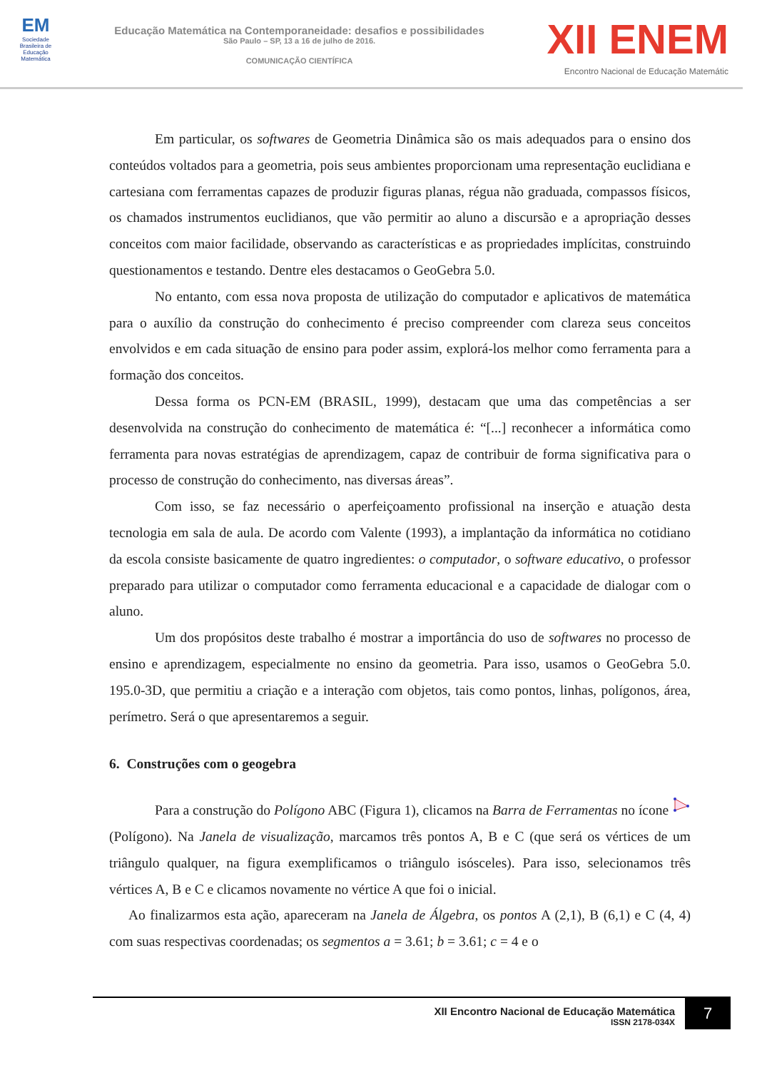EM
Sociedade Brasileira de Educação Matemática
Educação Matemática na Contemporaneidade: desafios e possibilidades
São Paulo – SP, 13 a 16 de julho de 2016.
COMUNICAÇÃO CIENTÍFICA
XII ENEM
Encontro Nacional de Educação Matemátic
Em particular, os softwares de Geometria Dinâmica são os mais adequados para o ensino dos conteúdos voltados para a geometria, pois seus ambientes proporcionam uma representação euclidiana e cartesiana com ferramentas capazes de produzir figuras planas, régua não graduada, compassos físicos, os chamados instrumentos euclidianos, que vão permitir ao aluno a discursão e a apropriação desses conceitos com maior facilidade, observando as características e as propriedades implícitas, construindo questionamentos e testando. Dentre eles destacamos o GeoGebra 5.0.
No entanto, com essa nova proposta de utilização do computador e aplicativos de matemática para o auxílio da construção do conhecimento é preciso compreender com clareza seus conceitos envolvidos e em cada situação de ensino para poder assim, explorá-los melhor como ferramenta para a formação dos conceitos.
Dessa forma os PCN-EM (BRASIL, 1999), destacam que uma das competências a ser desenvolvida na construção do conhecimento de matemática é: “[...] reconhecer a informática como ferramenta para novas estratégias de aprendizagem, capaz de contribuir de forma significativa para o processo de construção do conhecimento, nas diversas áreas”.
Com isso, se faz necessário o aperfeiçoamento profissional na inserção e atuação desta tecnologia em sala de aula. De acordo com Valente (1993), a implantação da informática no cotidiano da escola consiste basicamente de quatro ingredientes: o computador, o software educativo, o professor preparado para utilizar o computador como ferramenta educacional e a capacidade de dialogar com o aluno.
Um dos propósitos deste trabalho é mostrar a importância do uso de softwares no processo de ensino e aprendizagem, especialmente no ensino da geometria. Para isso, usamos o GeoGebra 5.0. 195.0-3D, que permitiu a criação e a interação com objetos, tais como pontos, linhas, polígonos, área, perímetro. Será o que apresentaremos a seguir.
6. Construções com o geogebra
Para a construção do Polígono ABC (Figura 1), clicamos na Barra de Ferramentas no ícone (Polígono). Na Janela de visualização, marcamos três pontos A, B e C (que será os vértices de um triângulo qualquer, na figura exemplificamos o triângulo isósceles). Para isso, selecionamos três vértices A, B e C e clicamos novamente no vértice A que foi o inicial.
Ao finalizarmos esta ação, apareceram na Janela de Álgebra, os pontos A (2,1), B (6,1) e C (4, 4) com suas respectivas coordenadas; os segmentos a = 3.61; b = 3.61; c = 4 e o
XII Encontro Nacional de Educação Matemática
ISSN 2178-034X
7